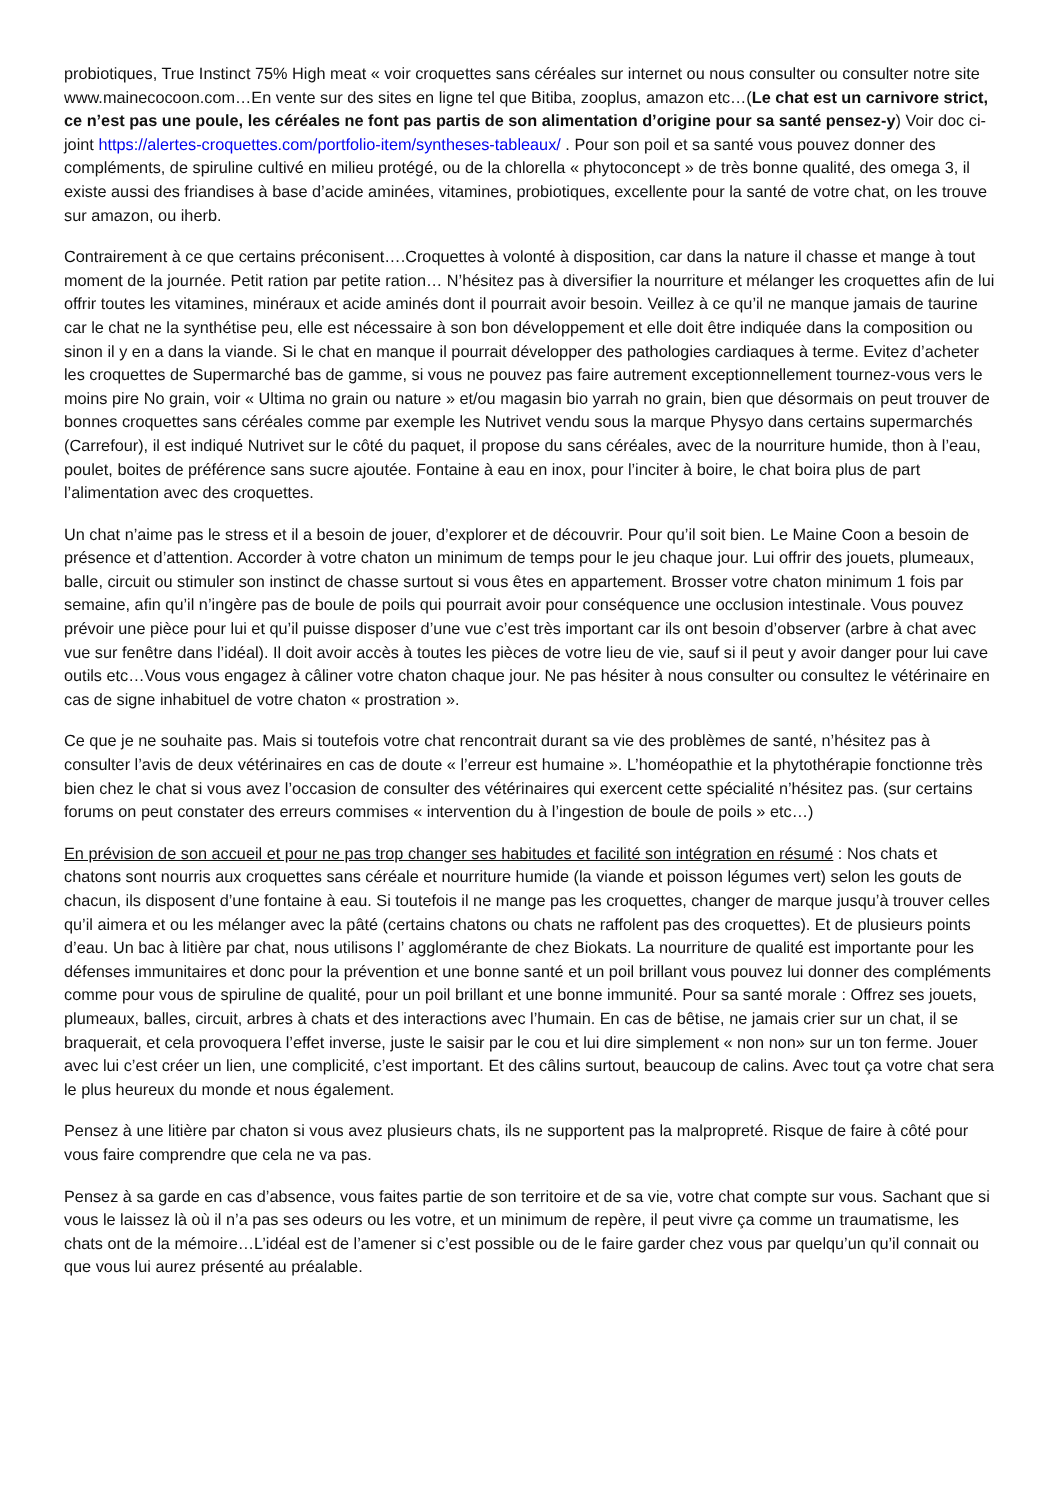probiotiques, True Instinct 75% High meat « voir croquettes sans céréales sur internet ou nous consulter ou consulter notre site www.mainecocoon.com…En vente sur des sites en ligne tel que Bitiba, zooplus, amazon etc…(Le chat est un carnivore strict, ce n’est pas une poule, les céréales ne font pas partis de son alimentation d’origine pour sa santé pensez-y) Voir doc ci-joint https://alertes-croquettes.com/portfolio-item/syntheses-tableaux/ . Pour son poil et sa santé vous pouvez donner des compléments, de spiruline cultivé en milieu protégé, ou de la chlorella « phytoconcept » de très bonne qualité, des omega 3, il existe aussi des friandises à base d’acide aminées, vitamines, probiotiques, excellente pour la santé de votre chat, on les trouve sur amazon, ou iherb.
Contrairement à ce que certains préconisent….Croquettes à volonté à disposition, car dans la nature il chasse et mange à tout moment de la journée. Petit ration par petite ration… N’hésitez pas à diversifier la nourriture et mélanger les croquettes afin de lui offrir toutes les vitamines, minéraux et acide aminés dont il pourrait avoir besoin. Veillez à ce qu’il ne manque jamais de taurine car le chat ne la synthétise peu, elle est nécessaire à son bon développement et elle doit être indiquée dans la composition ou sinon il y en a dans la viande. Si le chat en manque il pourrait développer des pathologies cardiaques à terme. Evitez d’acheter les croquettes de Supermarché bas de gamme, si vous ne pouvez pas faire autrement exceptionnellement tournez-vous vers le moins pire No grain, voir « Ultima no grain ou nature » et/ou magasin bio yarrah no grain, bien que désormais on peut trouver de bonnes croquettes sans céréales comme par exemple les Nutrivet vendu sous la marque Physyo dans certains supermarchés (Carrefour), il est indiqué Nutrivet sur le côté du paquet, il propose du sans céréales, avec de la nourriture humide, thon à l’eau, poulet, boites de préférence sans sucre ajoutée. Fontaine à eau en inox, pour l’inciter à boire, le chat boira plus de part l’alimentation avec des croquettes.
Un chat n’aime pas le stress et il a besoin de jouer, d’explorer et de découvrir. Pour qu’il soit bien. Le Maine Coon a besoin de présence et d’attention. Accorder à votre chaton un minimum de temps pour le jeu chaque jour. Lui offrir des jouets, plumeaux, balle, circuit ou stimuler son instinct de chasse surtout si vous êtes en appartement. Brosser votre chaton minimum 1 fois par semaine, afin qu’il n’ingère pas de boule de poils qui pourrait avoir pour conséquence une occlusion intestinale. Vous pouvez prévoir une pièce pour lui et qu’il puisse disposer d’une vue c’est très important car ils ont besoin d’observer (arbre à chat avec vue sur fenêtre dans l’idéal). Il doit avoir accès à toutes les pièces de votre lieu de vie, sauf si il peut y avoir danger pour lui cave outils etc…Vous vous engagez à câliner votre chaton chaque jour. Ne pas hésiter à nous consulter ou consultez le vétérinaire en cas de signe inhabituel de votre chaton « prostration ».
Ce que je ne souhaite pas. Mais si toutefois votre chat rencontrait durant sa vie des problèmes de santé, n’hésitez pas à consulter l’avis de deux vétérinaires en cas de doute « l’erreur est humaine ». L’homéopathie et la phytothérapie fonctionne très bien chez le chat si vous avez l’occasion de consulter des vétérinaires qui exercent cette spécialité n’hésitez pas. (sur certains forums on peut constater des erreurs commises « intervention du à l’ingestion de boule de poils » etc…)
En prévision de son accueil et pour ne pas trop changer ses habitudes et facilité son intégration en résumé : Nos chats et chatons sont nourris aux croquettes sans céréale et nourriture humide (la viande et poisson légumes vert) selon les gouts de chacun, ils disposent d’une fontaine à eau. Si toutefois il ne mange pas les croquettes, changer de marque jusqu’à trouver celles qu’il aimera et ou les mélanger avec la pâté (certains chatons ou chats ne raffolent pas des croquettes). Et de plusieurs points d’eau. Un bac à litière par chat, nous utilisons l’ agglomérante de chez Biokats. La nourriture de qualité est importante pour les défenses immunitaires et donc pour la prévention et une bonne santé et un poil brillant vous pouvez lui donner des compléments comme pour vous de spiruline de qualité, pour un poil brillant et une bonne immunité. Pour sa santé morale : Offrez ses jouets, plumeaux, balles, circuit, arbres à chats et des interactions avec l’humain. En cas de bêtise, ne jamais crier sur un chat, il se braquerait, et cela provoquera l’effet inverse, juste le saisir par le cou et lui dire simplement « non non» sur un ton ferme. Jouer avec lui c’est créer un lien, une complicité, c’est important. Et des câlins surtout, beaucoup de calins. Avec tout ça votre chat sera le plus heureux du monde et nous également.
Pensez à une litière par chaton si vous avez plusieurs chats, ils ne supportent pas la malpropreté. Risque de faire à côté pour vous faire comprendre que cela ne va pas.
Pensez à sa garde en cas d’absence, vous faites partie de son territoire et de sa vie, votre chat compte sur vous. Sachant que si vous le laissez là où il n’a pas ses odeurs ou les votre, et un minimum de repère, il peut vivre ça comme un traumatisme, les chats ont de la mémoire…L’idéal est de l’amener si c’est possible ou de le faire garder chez vous par quelqu’un qu’il connait ou que vous lui aurez présenté au préalable.